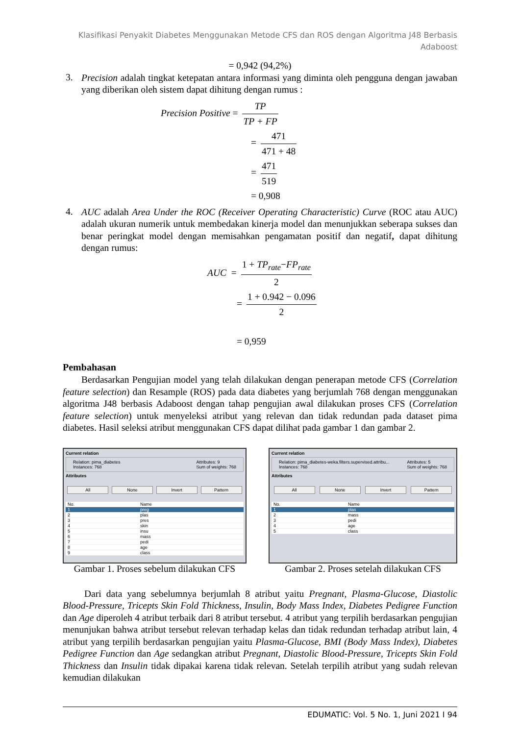Klasifikasi Penyakit Diabetes Menggunakan Metode CFS dan ROS dengan Algoritma J48 Berbasis
Adaboost
= 0,942 (94,2%)
3.
Precision adalah tingkat ketepatan antara informasi yang diminta oleh pengguna dengan jawaban yang diberikan oleh sistem dapat dihitung dengan rumus :
Precision Positive = TP TP + FP
= 471 471 + 48
= 471 519
= 0,908
4.
AUC adalah Area Under the ROC (Receiver Operating Characteristic) Curve (ROC atau AUC) adalah ukuran numerik untuk membedakan kinerja model dan menunjukkan seberapa sukses dan benar peringkat model dengan memisahkan pengamatan positif dan negatif, dapat dihitung dengan rumus:
AUC = 1 + TP<sub>rate</sub>−FP<sub>rate</sub> 2
= 1 + 0.942 − 0.096 2
= 0,959
Pembahasan
Berdasarkan Pengujian model yang telah dilakukan dengan penerapan metode CFS (Correlation feature selection) dan Resample (ROS) pada data diabetes yang berjumlah 768 dengan menggunakan algoritma J48 berbasis Adaboost dengan tahap pengujian awal dilakukan proses CFS (Correlation feature selection) untuk menyeleksi atribut yang relevan dan tidak redundan pada dataset pima diabetes. Hasil seleksi atribut menggunakan CFS dapat dilihat pada gambar 1 dan gambar 2.
Current relation
Relation: pima_diabetes
Instances: 768 Attributes: 9
Sum of weights: 768
Attributes
All None Invert Pattern
| No. | Name |
| --- | --- |
| 1 | preg |
| 2 | plas |
| 3 | pres |
| 4 | skin |
| 5 | insu |
| 6 | mass |
| 7 | pedi |
| 8 | age |
| 9 | class |
Gambar 1. Proses sebelum dilakukan CFS
Current relation
Relation: pima_diabetes-weka.filters.supervised.attribu...
Instances: 768 Attributes: 5
Sum of weights: 768
Attributes
All None Invert Pattern
| No. | Name |
| --- | --- |
| 1 | plas |
| 2 | mass |
| 3 | pedi |
| 4 | age |
| 5 | class |
Gambar 2. Proses setelah dilakukan CFS
Dari data yang sebelumnya berjumlah 8 atribut yaitu Pregnant, Plasma-Glucose, Diastolic Blood-Pressure, Tricepts Skin Fold Thickness, Insulin, Body Mass Index, Diabetes Pedigree Function dan Age diperoleh 4 atribut terbaik dari 8 atribut tersebut. 4 atribut yang terpilih berdasarkan pengujian menunjukan bahwa atribut tersebut relevan terhadap kelas dan tidak redundan terhadap atribut lain, 4 atribut yang terpilih berdasarkan pengujian yaitu Plasma-Glucose, BMI (Body Mass Index), Diabetes Pedigree Function dan Age sedangkan atribut Pregnant, Diastolic Blood-Pressure, Tricepts Skin Fold Thickness dan Insulin tidak dipakai karena tidak relevan. Setelah terpilih atribut yang sudah relevan kemudian dilakukan
EDUMATIC: Vol. 5 No. 1, Juni 2021 I 94